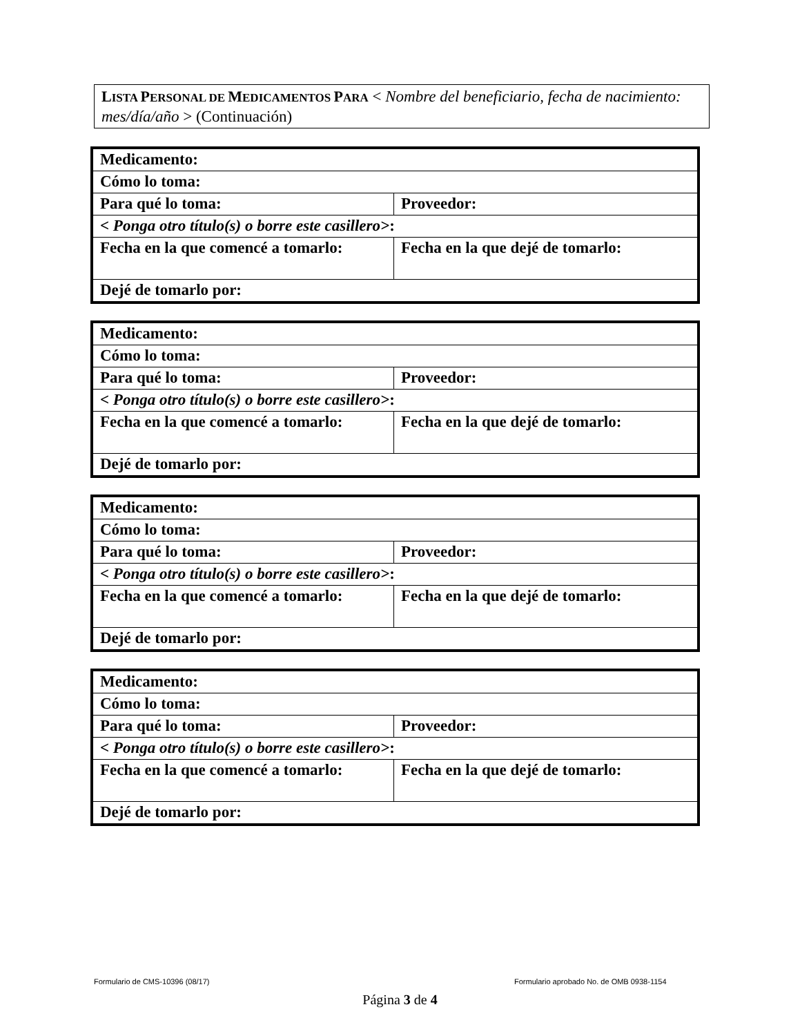LISTA PERSONAL DE MEDICAMENTOS PARA < Nombre del beneficiario, fecha de nacimiento: mes/día/año > (Continuación)
| Medicamento: | |
| Cómo lo toma: | |
| Para qué lo toma: | Proveedor: |
| < Ponga otro título(s) o borre este casillero> : | |
| Fecha en la que comencé a tomarlo: | Fecha en la que dejé de tomarlo: |
| Dejé de tomarlo por: | |
| Medicamento: | |
| Cómo lo toma: | |
| Para qué lo toma: | Proveedor: |
| < Ponga otro título(s) o borre este casillero> : | |
| Fecha en la que comencé a tomarlo: | Fecha en la que dejé de tomarlo: |
| Dejé de tomarlo por: | |
| Medicamento: | |
| Cómo lo toma: | |
| Para qué lo toma: | Proveedor: |
| < Ponga otro título(s) o borre este casillero> : | |
| Fecha en la que comencé a tomarlo: | Fecha en la que dejé de tomarlo: |
| Dejé de tomarlo por: | |
| Medicamento: | |
| Cómo lo toma: | |
| Para qué lo toma: | Proveedor: |
| < Ponga otro título(s) o borre este casillero> : | |
| Fecha en la que comencé a tomarlo: | Fecha en la que dejé de tomarlo: |
| Dejé de tomarlo por: | |
Formulario de CMS-10396 (08/17)
Formulario aprobado No. de OMB 0938-1154
Página 3 de 4